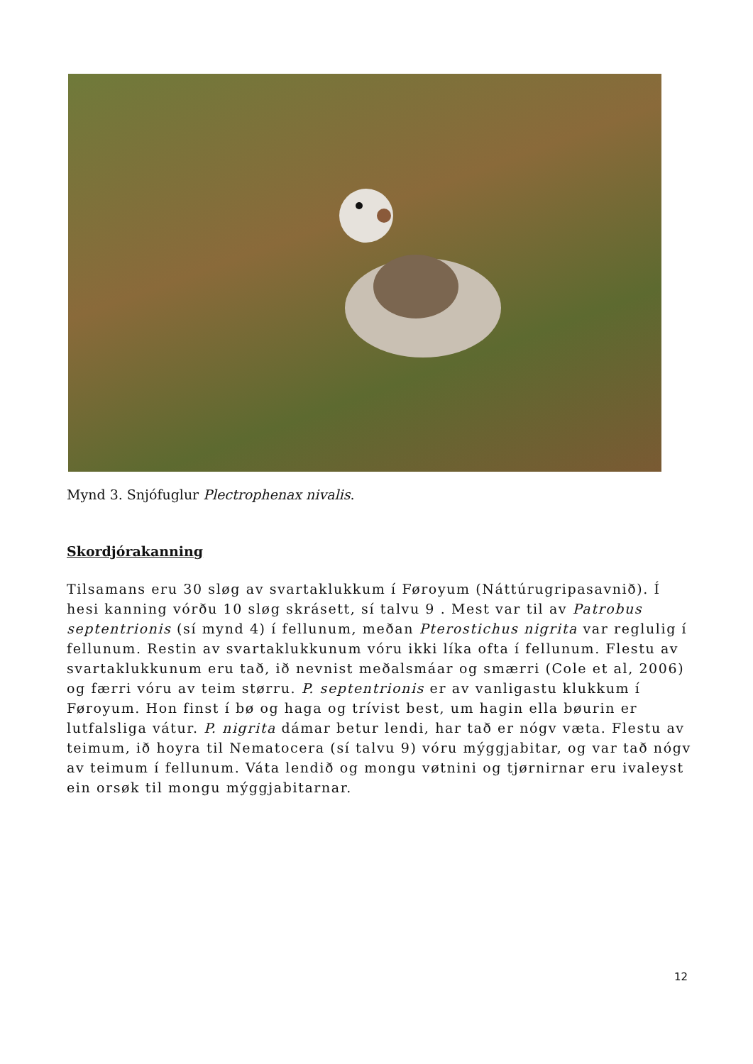Mynd 3. Snjófuglur Plectrophenax nivalis.
Skordjórakanning
Tilsamans eru 30 sløg av svartaklukkum í Føroyum (Náttúrugripasavnið). Í hesi kanning vórðu 10 sløg skrásett, sí talvu 9 . Mest var til av Patrobus septentrionis (sí mynd 4) í fellunum, meðan Pterostichus nigrita var reglulig í fellunum. Restin av svartaklukkunum vóru ikki líka ofta í fellunum. Flestu av svartaklukkunum eru tað, ið nevnist meðalsmáar og smærri (Cole et al, 2006) og færri vóru av teim størru. P. septentrionis er av vanligastu klukkum í Føroyum. Hon finst í bø og haga og trívist best, um hagin ella bøurin er lutfalsliga vátur. P. nigrita dámar betur lendi, har tað er nógv væta. Flestu av teimum, ið hoyra til Nematocera (sí talvu 9) vóru mýggjabitar, og var tað nógv av teimum í fellunum. Váta lendið og mongu vøtnini og tjørnirnar eru ivaleyst ein orsøk til mongu mýggjabitarnar.
12